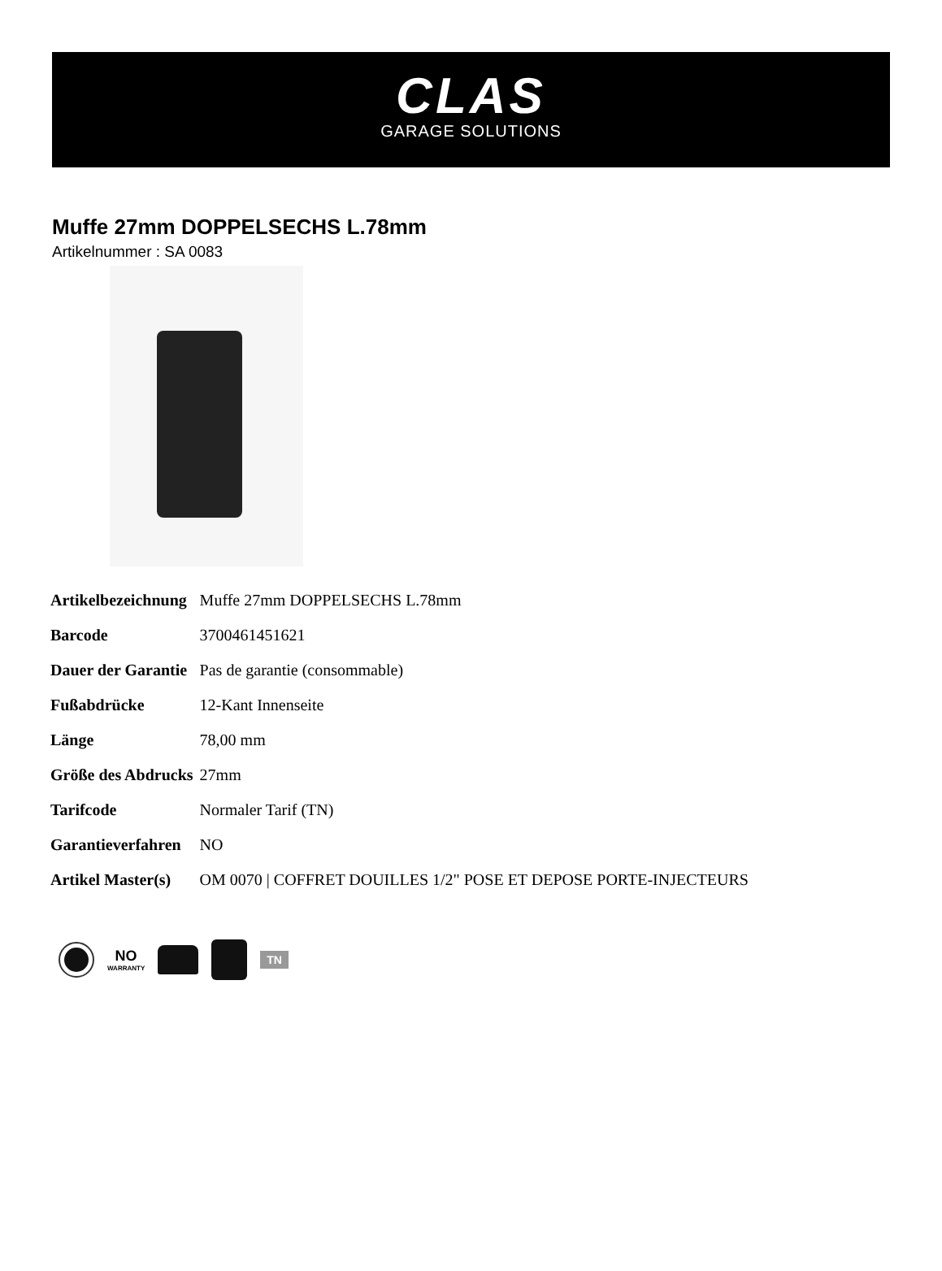CLAS
GARAGE SOLUTIONS
Muffe 27mm DOPPELSECHS L.78mm
Artikelnummer : SA 0083
| Artikelbezeichnung | Muffe 27mm DOPPELSECHS L.78mm |
| Barcode | 3700461451621 |
| Dauer der Garantie | Pas de garantie (consommable) |
| Fußabdrücke | 12-Kant Innenseite |
| Länge | 78,00 mm |
| Größe des Abdrucks | 27mm |
| Tarifcode | Normaler Tarif (TN) |
| Garantieverfahren | NO |
| Artikel Master(s) | OM 0070 / COFFRET DOUILLES 1/2" POSE ET DEPOSE PORTE-INJECTEURS |
NO
WARRANTY
TN